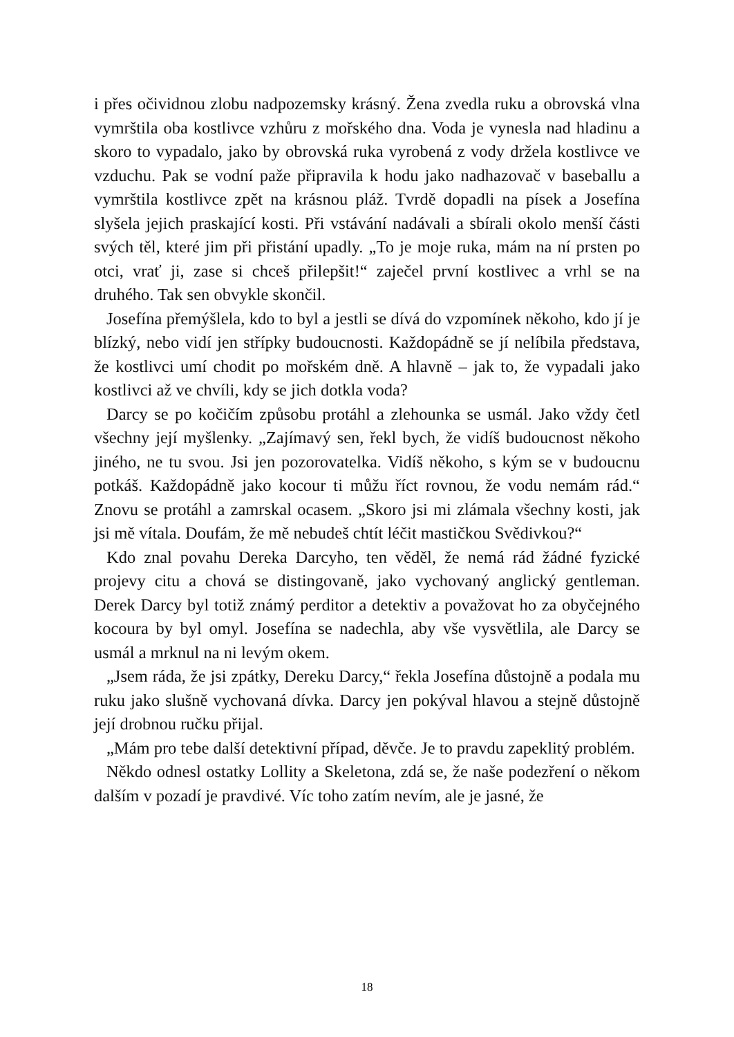i přes očividnou zlobu nadpozemsky krásný. Žena zvedla ruku a obrovská vlna vymrštila oba kostlivce vzhůru z mořského dna. Voda je vynesla nad hladinu a skoro to vypadalo, jako by obrovská ruka vyrobená z vody držela kostlivce ve vzduchu. Pak se vodní paže připravila k hodu jako nadhazovač v baseballu a vymrštila kostlivce zpět na krásnou pláž. Tvrdě dopadli na písek a Josefína slyšela jejich praskající kosti. Při vstávání nadávali a sbírali okolo menší části svých těl, které jim při přistání upadly. „To je moje ruka, mám na ní prsten po otci, vrať ji, zase si chceš přilepšit!“ zaječel první kostlivec a vrhl se na druhého. Tak sen obvykle skončil.
Josefína přemýšlela, kdo to byl a jestli se dívá do vzpomínek někoho, kdo jí je blízký, nebo vidí jen střípky budoucnosti. Každopádně se jí nelíbila představa, že kostlivci umí chodit po mořském dně. A hlavně – jak to, že vypadali jako kostlivci až ve chvíli, kdy se jich dotkla voda?
Darcy se po kočičím způsobu protáhl a zlehounka se usmál. Jako vždy četl všechny její myšlenky. „Zajímavý sen, řekl bych, že vidíš budoucnost někoho jiného, ne tu svou. Jsi jen pozorovatelka. Vidíš někoho, s kým se v budoucnu potkáš. Každopádně jako kocour ti můžu říct rovnou, že vodu nemám rád.“ Znovu se protáhl a zamrskal ocasem. „Skoro jsi mi zlámala všechny kosti, jak jsi mě vítala. Doufám, že mě nebudeš chtít léčit mastičkou Svědivkou?“
Kdo znal povahu Dereka Darcyho, ten věděl, že nemá rád žádné fyzické projevy citu a chová se distingovaně, jako vychovaný anglický gentleman. Derek Darcy byl totiž známý perditor a detektiv a považovat ho za obyčejného kocoura by byl omyl. Josefína se nadechla, aby vše vysvětlila, ale Darcy se usmál a mrknul na ni levým okem.
„Jsem ráda, že jsi zpátky, Dereku Darcy,“ řekla Josefína důstojně a podala mu ruku jako slušně vychovaná dívka. Darcy jen pokýval hlavou a stejně důstojně její drobnou ručku přijal.
„Mám pro tebe další detektivní případ, děvče. Je to pravdu zapeklitý problém.
Někdo odnesl ostatky Lollity a Skeletona, zdá se, že naše podezření o někom dalším v pozadí je pravdivé. Víc toho zatím nevím, ale je jasné, že
18